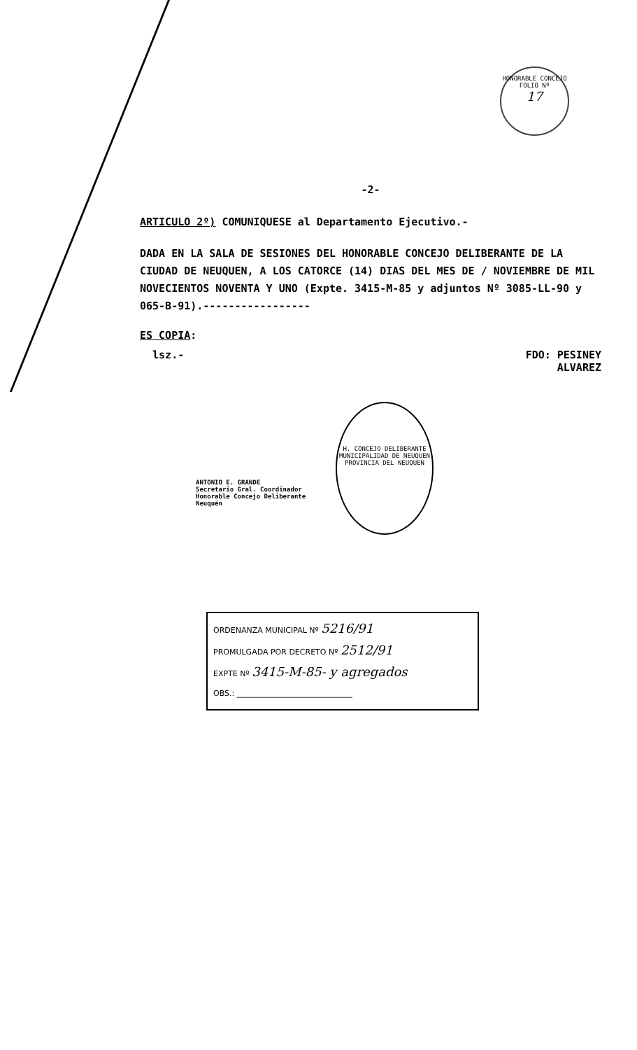HONORABLE CONCEJO
FOLIO Nº
17
-2-
ARTICULO 2º) COMUNIQUESE al Departamento Ejecutivo.-
DADA EN LA SALA DE SESIONES DEL HONORABLE CONCEJO DELIBERANTE DE LA CIUDAD DE NEUQUEN, A LOS CATORCE (14) DIAS DEL MES DE / NOVIEMBRE DE MIL NOVECIENTOS NOVENTA Y UNO (Expte. 3415-M-85 y adjuntos Nº 3085-LL-90 y 065-B-91).-----------------
ES COPIA:
lsz.- FDO: PESINEY
ALVAREZ
H. CONCEJO DELIBERANTE
MUNICIPALIDAD DE NEUQUEN
PROVINCIA DEL NEUQUEN
ANTONIO E. GRANDE
Secretario Gral. Coordinador
Honorable Concejo Deliberante
Neuquén
ORDENANZA MUNICIPAL Nº 5216/91
PROMULGADA POR DECRETO Nº 2512/91
EXPTE Nº 3415-M-85- y agregados
OBS.: ______________________________